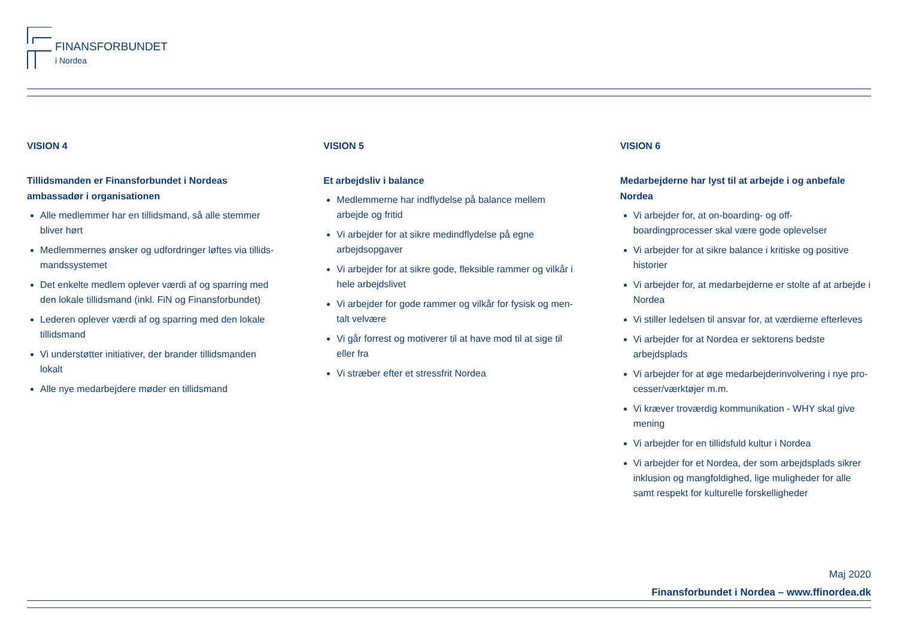FINANSFORBUNDET
i Nordea
VISION 4
Tillidsmanden er Finansforbundet i Nordeas ambassadør i organisationen
Alle medlemmer har en tillidsmand, så alle stemmer bliver hørt
Medlemmernes ønsker og udfordringer løftes via tillids-mandssystemet
Det enkelte medlem oplever værdi af og sparring med den lokale tillidsmand (inkl. FiN og Finansforbundet)
Lederen oplever værdi af og sparring med den lokale tillidsmand
Vi understøtter initiativer, der brander tillidsmanden lokalt
Alle nye medarbejdere møder en tillidsmand
VISION 5
Et arbejdsliv i balance
Medlemmerne har indflydelse på balance mellem arbejde og fritid
Vi arbejder for at sikre medindflydelse på egne arbejdsopgaver
Vi arbejder for at sikre gode, fleksible rammer og vilkår i hele arbejdslivet
Vi arbejder for gode rammer og vilkår for fysisk og men-talt velvære
Vi går forrest og motiverer til at have mod til at sige til eller fra
Vi stræber efter et stressfrit Nordea
VISION 6
Medarbejderne har lyst til at arbejde i og anbefale Nordea
Vi arbejder for, at on-boarding- og off-boardingprocesser skal være gode oplevelser
Vi arbejder for at sikre balance i kritiske og positive historier
Vi arbejder for, at medarbejderne er stolte af at arbejde i Nordea
Vi stiller ledelsen til ansvar for, at værdierne efterleves
Vi arbejder for at Nordea er sektorens bedste arbejdsplads
Vi arbejder for at øge medarbejderinvolvering i nye pro-cesser/værktøjer m.m.
Vi kræver troværdig kommunikation - WHY skal give mening
Vi arbejder for en tillidsfuld kultur i Nordea
Vi arbejder for et Nordea, der som arbejdsplads sikrer inklusion og mangfoldighed, lige muligheder for alle samt respekt for kulturelle forskelligheder
Maj 2020
Finansforbundet i Nordea – www.ffinordea.dk